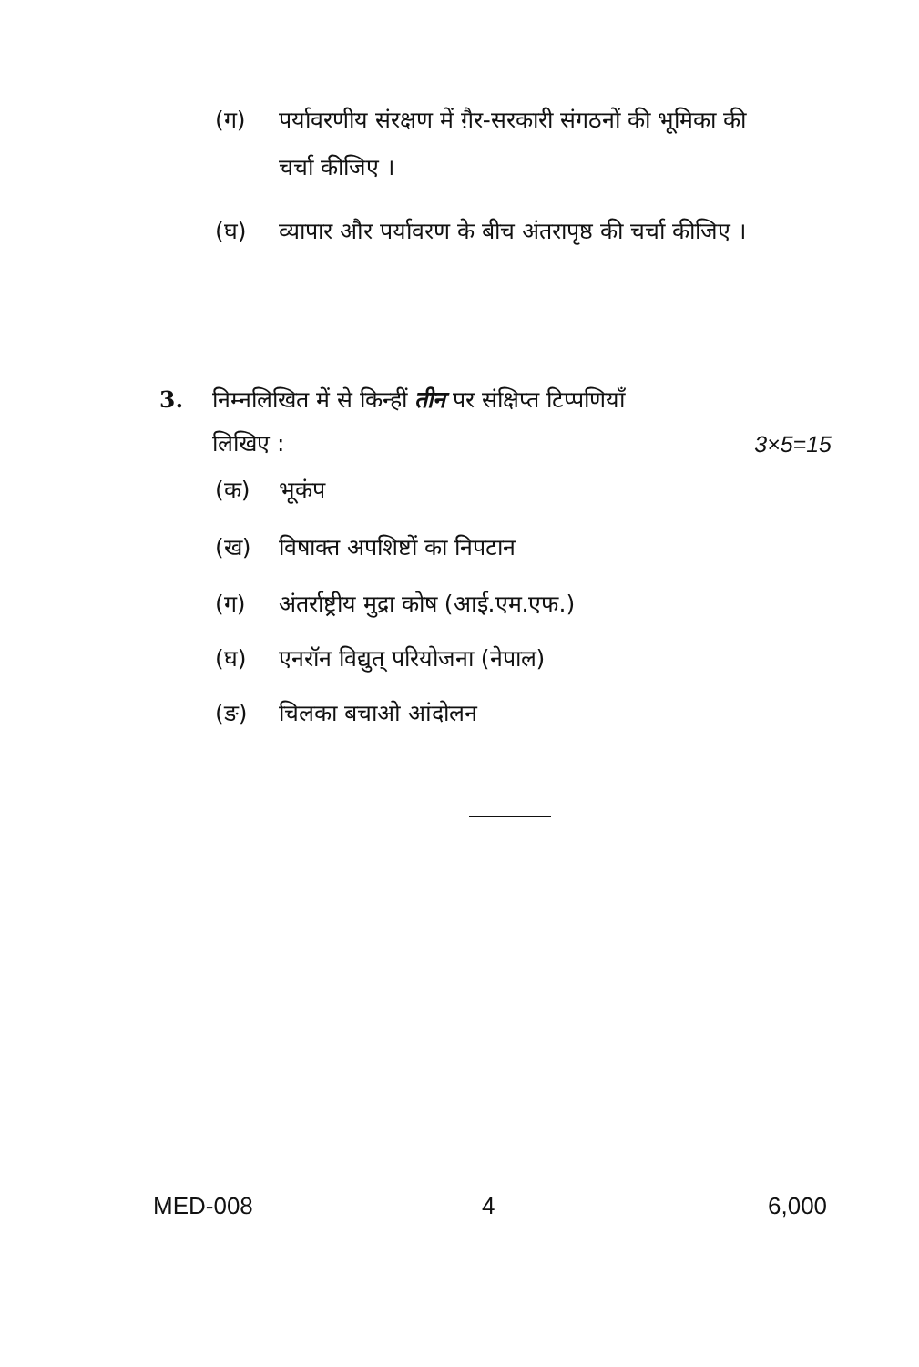(ग) पर्यावरणीय संरक्षण में ग़ैर-सरकारी संगठनों की भूमिका की चर्चा कीजिए ।
(घ) व्यापार और पर्यावरण के बीच अंतरापृष्ठ की चर्चा कीजिए ।
3. निम्नलिखित में से किन्हीं तीन पर संक्षिप्त टिप्पणियाँ
लिखिए : 3×5=15
(क) भूकंप
(ख) विषाक्त अपशिष्टों का निपटान
(ग) अंतर्राष्ट्रीय मुद्रा कोष (आई.एम.एफ.)
(घ) एनरॉन विद्युत् परियोजना (नेपाल)
(ङ) चिलका बचाओ आंदोलन
MED-008 4 6,000